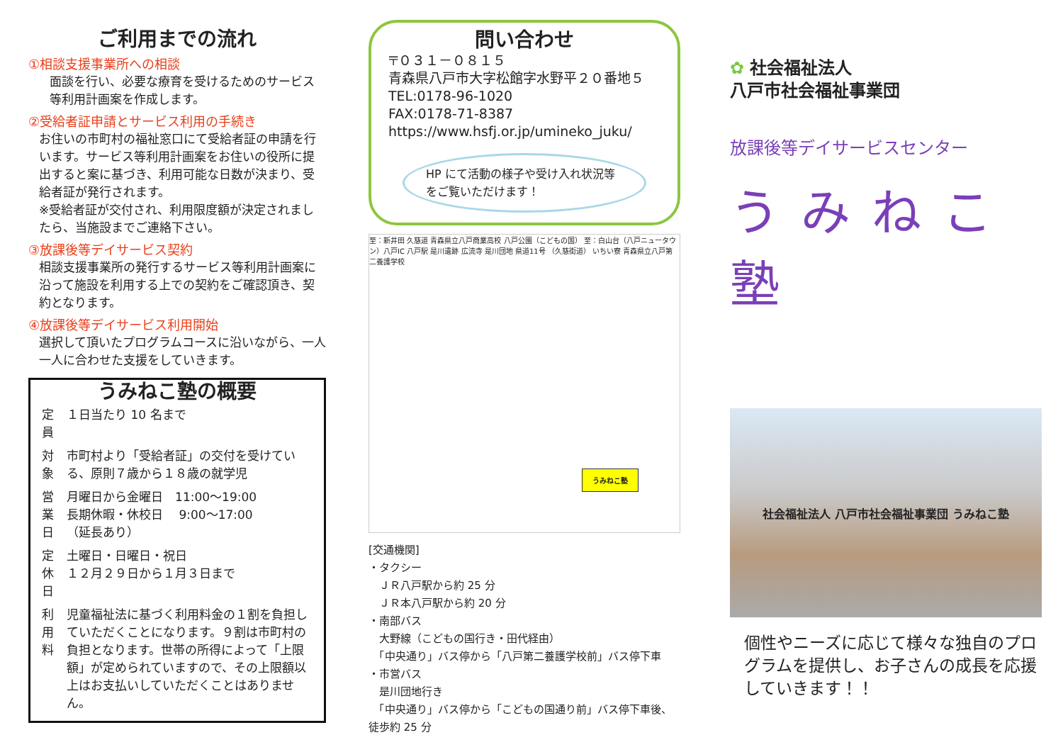ご利用までの流れ
①相談支援事業所への相談
面談を行い、必要な療育を受けるためのサービス等利用計画案を作成します。
②受給者証申請とサービス利用の手続き
お住いの市町村の福祉窓口にて受給者証の申請を行います。サービス等利用計画案をお住いの役所に提出すると案に基づき、利用可能な日数が決まり、受給者証が発行されます。
※受給者証が交付され、利用限度額が決定されましたら、当施設までご連絡下さい。
③放課後等デイサービス契約
相談支援事業所の発行するサービス等利用計画案に沿って施設を利用する上での契約をご確認頂き、契約となります。
④放課後等デイサービス利用開始
選択して頂いたプログラムコースに沿いながら、一人一人に合わせた支援をしていきます。
うみねこ塾の概要
| 定員 | １日当たり 10 名まで |
| 対象 | 市町村より「受給者証」の交付を受けている、原則７歳から１８歳の就学児 |
| 営業日 | 月曜日から金曜日 11:00～19:00 長期休暇・休校日 9:00～17:00 （延長あり） |
| 定休日 | 土曜日・日曜日・祝日 １２月２９日から１月３日まで |
| 利用料 | 児童福祉法に基づく利用料金の１割を負担していただくことになります。９割は市町村の負担となります。世帯の所得によって「上限額」が定められていますので、その上限額以上はお支払いしていただくことはありません。 |
問い合わせ
〒０３１－０８１５
青森県八戸市大字松館字水野平２０番地５
TEL:0178-96-1020
FAX:0178-71-8387
https://www.hsfj.or.jp/umineko_juku/
HP にて活動の様子や受け入れ状況等をご覧いただけます！
至：新井田 久慈道 青森県立八戸商業高校 八戸公園（こどもの国） 至：白山台（八戸ニュータウン）八戸IC 八戸駅 是川遺跡 広流寺 是川団地 県道11号 （久慈街道） いちい寮 青森県立八戸第二養護学校
うみねこ塾
[交通機関]
・タクシー
　ＪＲ八戸駅から約 25 分
　ＪＲ本八戸駅から約 20 分
・南部バス
　大野線（こどもの国行き・田代経由）
　「中央通り」バス停から「八戸第二養護学校前」バス停下車
・市営バス
　是川団地行き
　「中央通り」バス停から「こどもの国通り前」バス停下車後、徒歩約 25 分
✿ 社会福祉法人
八戸市社会福祉事業団
放課後等デイサービスセンター
うみねこ塾
社会福祉法人 八戸市社会福祉事業団 うみねこ塾
個性やニーズに応じて様々な独自のプログラムを提供し、お子さんの成長を応援していきます！！